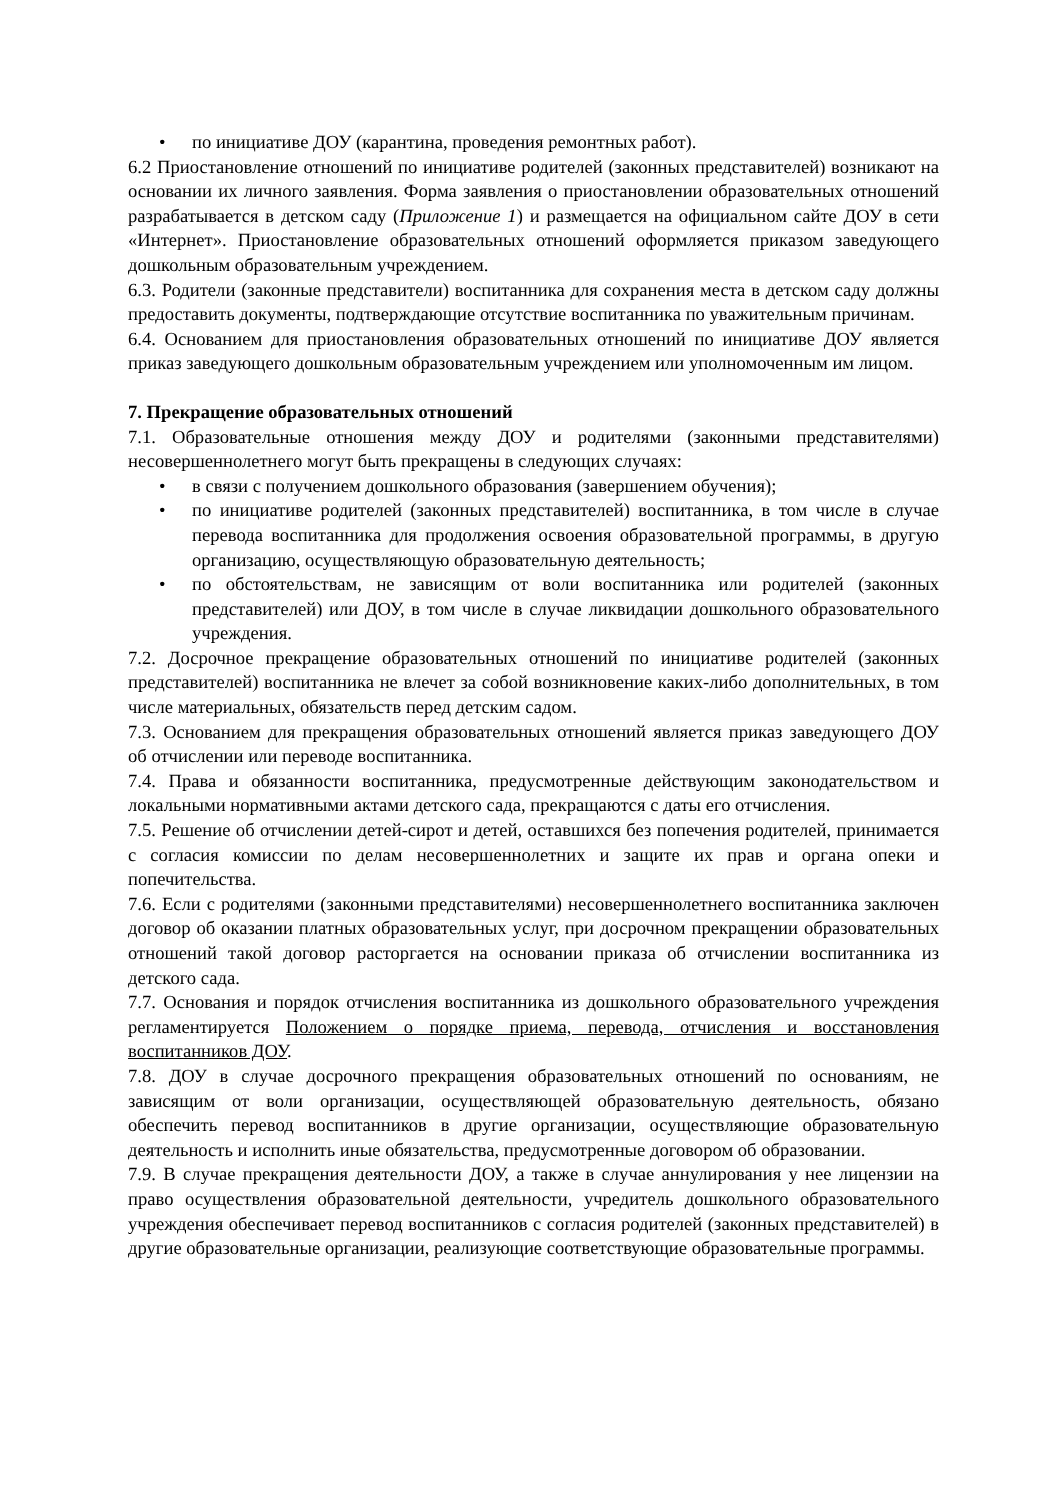• по инициативе ДОУ (карантина, проведения ремонтных работ).
6.2 Приостановление отношений по инициативе родителей (законных представителей) возникают на основании их личного заявления. Форма заявления о приостановлении образовательных отношений разрабатывается в детском саду (Приложение 1) и размещается на официальном сайте ДОУ в сети «Интернет». Приостановление образовательных отношений оформляется приказом заведующего дошкольным образовательным учреждением.
6.3. Родители (законные представители) воспитанника для сохранения места в детском саду должны предоставить документы, подтверждающие отсутствие воспитанника по уважительным причинам.
6.4. Основанием для приостановления образовательных отношений по инициативе ДОУ является приказ заведующего дошкольным образовательным учреждением или уполномоченным им лицом.
7. Прекращение образовательных отношений
7.1. Образовательные отношения между ДОУ и родителями (законными представителями) несовершеннолетнего могут быть прекращены в следующих случаях:
• в связи с получением дошкольного образования (завершением обучения);
• по инициативе родителей (законных представителей) воспитанника, в том числе в случае перевода воспитанника для продолжения освоения образовательной программы, в другую организацию, осуществляющую образовательную деятельность;
• по обстоятельствам, не зависящим от воли воспитанника или родителей (законных представителей) или ДОУ, в том числе в случае ликвидации дошкольного образовательного учреждения.
7.2. Досрочное прекращение образовательных отношений по инициативе родителей (законных представителей) воспитанника не влечет за собой возникновение каких-либо дополнительных, в том числе материальных, обязательств перед детским садом.
7.3. Основанием для прекращения образовательных отношений является приказ заведующего ДОУ об отчислении или переводе воспитанника.
7.4. Права и обязанности воспитанника, предусмотренные действующим законодательством и локальными нормативными актами детского сада, прекращаются с даты его отчисления.
7.5. Решение об отчислении детей-сирот и детей, оставшихся без попечения родителей, принимается с согласия комиссии по делам несовершеннолетних и защите их прав и органа опеки и попечительства.
7.6. Если с родителями (законными представителями) несовершеннолетнего воспитанника заключен договор об оказании платных образовательных услуг, при досрочном прекращении образовательных отношений такой договор расторгается на основании приказа об отчислении воспитанника из детского сада.
7.7. Основания и порядок отчисления воспитанника из дошкольного образовательного учреждения регламентируется Положением о порядке приема, перевода, отчисления и восстановления воспитанников ДОУ.
7.8. ДОУ в случае досрочного прекращения образовательных отношений по основаниям, не зависящим от воли организации, осуществляющей образовательную деятельность, обязано обеспечить перевод воспитанников в другие организации, осуществляющие образовательную деятельность и исполнить иные обязательства, предусмотренные договором об образовании.
7.9. В случае прекращения деятельности ДОУ, а также в случае аннулирования у нее лицензии на право осуществления образовательной деятельности, учредитель дошкольного образовательного учреждения обеспечивает перевод воспитанников с согласия родителей (законных представителей) в другие образовательные организации, реализующие соответствующие образовательные программы.